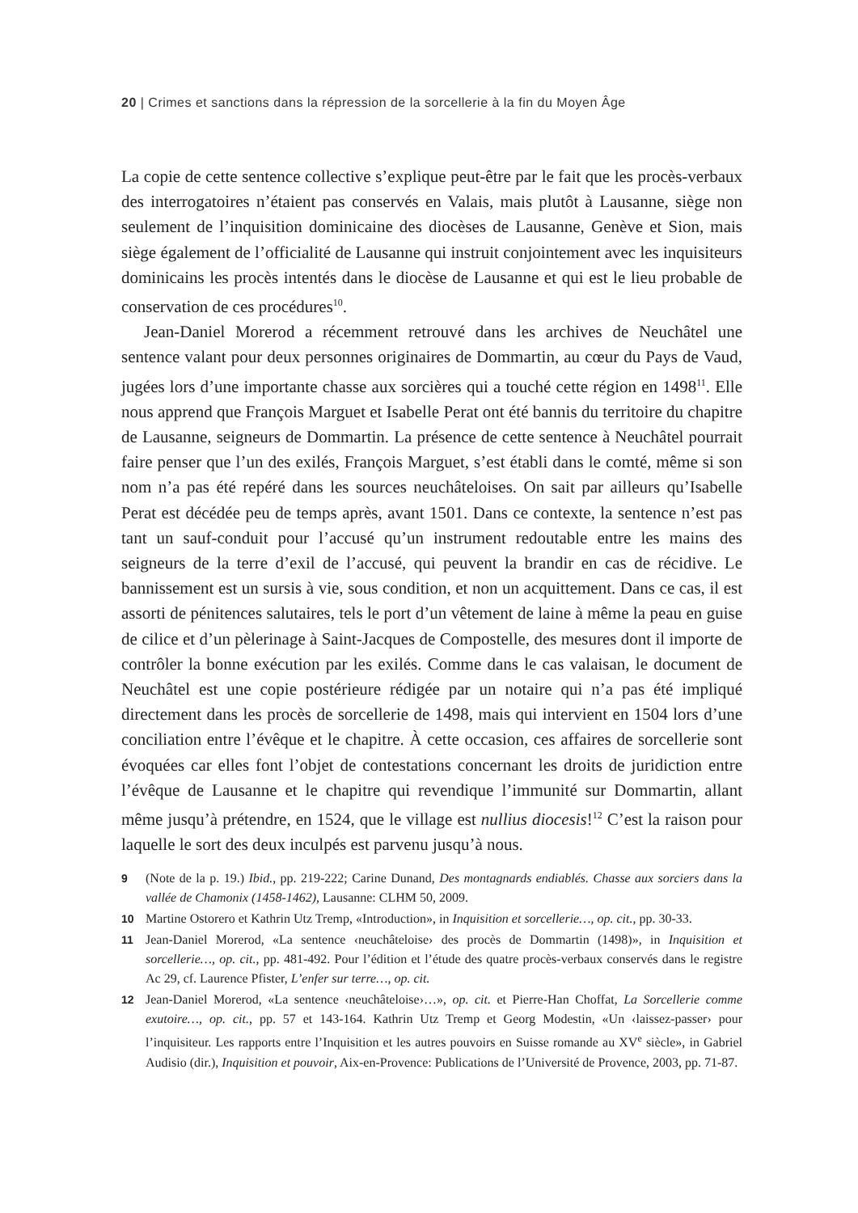20 | Crimes et sanctions dans la répression de la sorcellerie à la fin du Moyen Âge
La copie de cette sentence collective s’explique peut-être par le fait que les procès-verbaux des interrogatoires n’étaient pas conservés en Valais, mais plutôt à Lausanne, siège non seulement de l’inquisition dominicaine des diocèses de Lausanne, Genève et Sion, mais siège également de l’officialité de Lausanne qui instruit conjointement avec les inquisiteurs dominicains les procès intentés dans le diocèse de Lausanne et qui est le lieu probable de conservation de ces procédures<sup>10</sup>.
Jean-Daniel Morerod a récemment retrouvé dans les archives de Neuchâtel une sentence valant pour deux personnes originaires de Dommartin, au cœur du Pays de Vaud, jugées lors d’une importante chasse aux sorcières qui a touché cette région en 1498<sup>11</sup>. Elle nous apprend que François Marguet et Isabelle Perat ont été bannis du territoire du chapitre de Lausanne, seigneurs de Dommartin. La présence de cette sentence à Neuchâtel pourrait faire penser que l’un des exilés, François Marguet, s’est établi dans le comté, même si son nom n’a pas été repéré dans les sources neuchâteloises. On sait par ailleurs qu’Isabelle Perat est décédée peu de temps après, avant 1501. Dans ce contexte, la sentence n’est pas tant un sauf-conduit pour l’accusé qu’un instrument redoutable entre les mains des seigneurs de la terre d’exil de l’accusé, qui peuvent la brandir en cas de récidive. Le bannissement est un sursis à vie, sous condition, et non un acquittement. Dans ce cas, il est assorti de pénitences salutaires, tels le port d’un vêtement de laine à même la peau en guise de cilice et d’un pèlerinage à Saint-Jacques de Compostelle, des mesures dont il importe de contrôler la bonne exécution par les exilés. Comme dans le cas valaisan, le document de Neuchâtel est une copie postérieure rédigée par un notaire qui n’a pas été impliqué directement dans les procès de sorcellerie de 1498, mais qui intervient en 1504 lors d’une conciliation entre l’évêque et le chapitre. À cette occasion, ces affaires de sorcellerie sont évoquées car elles font l’objet de contestations concernant les droits de juridiction entre l’évêque de Lausanne et le chapitre qui revendique l’immunité sur Dommartin, allant même jusqu’à prétendre, en 1524, que le village est nullius diocesis!<sup>12</sup> C’est la raison pour laquelle le sort des deux inculpés est parvenu jusqu’à nous.
9 (Note de la p. 19.) Ibid., pp. 219-222; Carine Dunand, Des montagnards endiablés. Chasse aux sorciers dans la vallée de Chamonix (1458-1462), Lausanne: CLHM 50, 2009.
10 Martine Ostorero et Kathrin Utz Tremp, «Introduction», in Inquisition et sorcellerie…, op. cit., pp. 30-33.
11 Jean-Daniel Morerod, «La sentence ‹neuchâteloise› des procès de Dommartin (1498)», in Inquisition et sorcellerie…, op. cit., pp. 481-492. Pour l’édition et l’étude des quatre procès-verbaux conservés dans le registre Ac 29, cf. Laurence Pfister, L’enfer sur terre…, op. cit.
12 Jean-Daniel Morerod, «La sentence ‹neuchâteloise›…», op. cit. et Pierre-Han Choffat, La Sorcellerie comme exutoire…, op. cit., pp. 57 et 143-164. Kathrin Utz Tremp et Georg Modestin, «Un ‹laissez-passer› pour l’inquisiteur. Les rapports entre l’Inquisition et les autres pouvoirs en Suisse romande au XV<sup>e</sup> siècle», in Gabriel Audisio (dir.), Inquisition et pouvoir, Aix-en-Provence: Publications de l’Université de Provence, 2003, pp. 71-87.